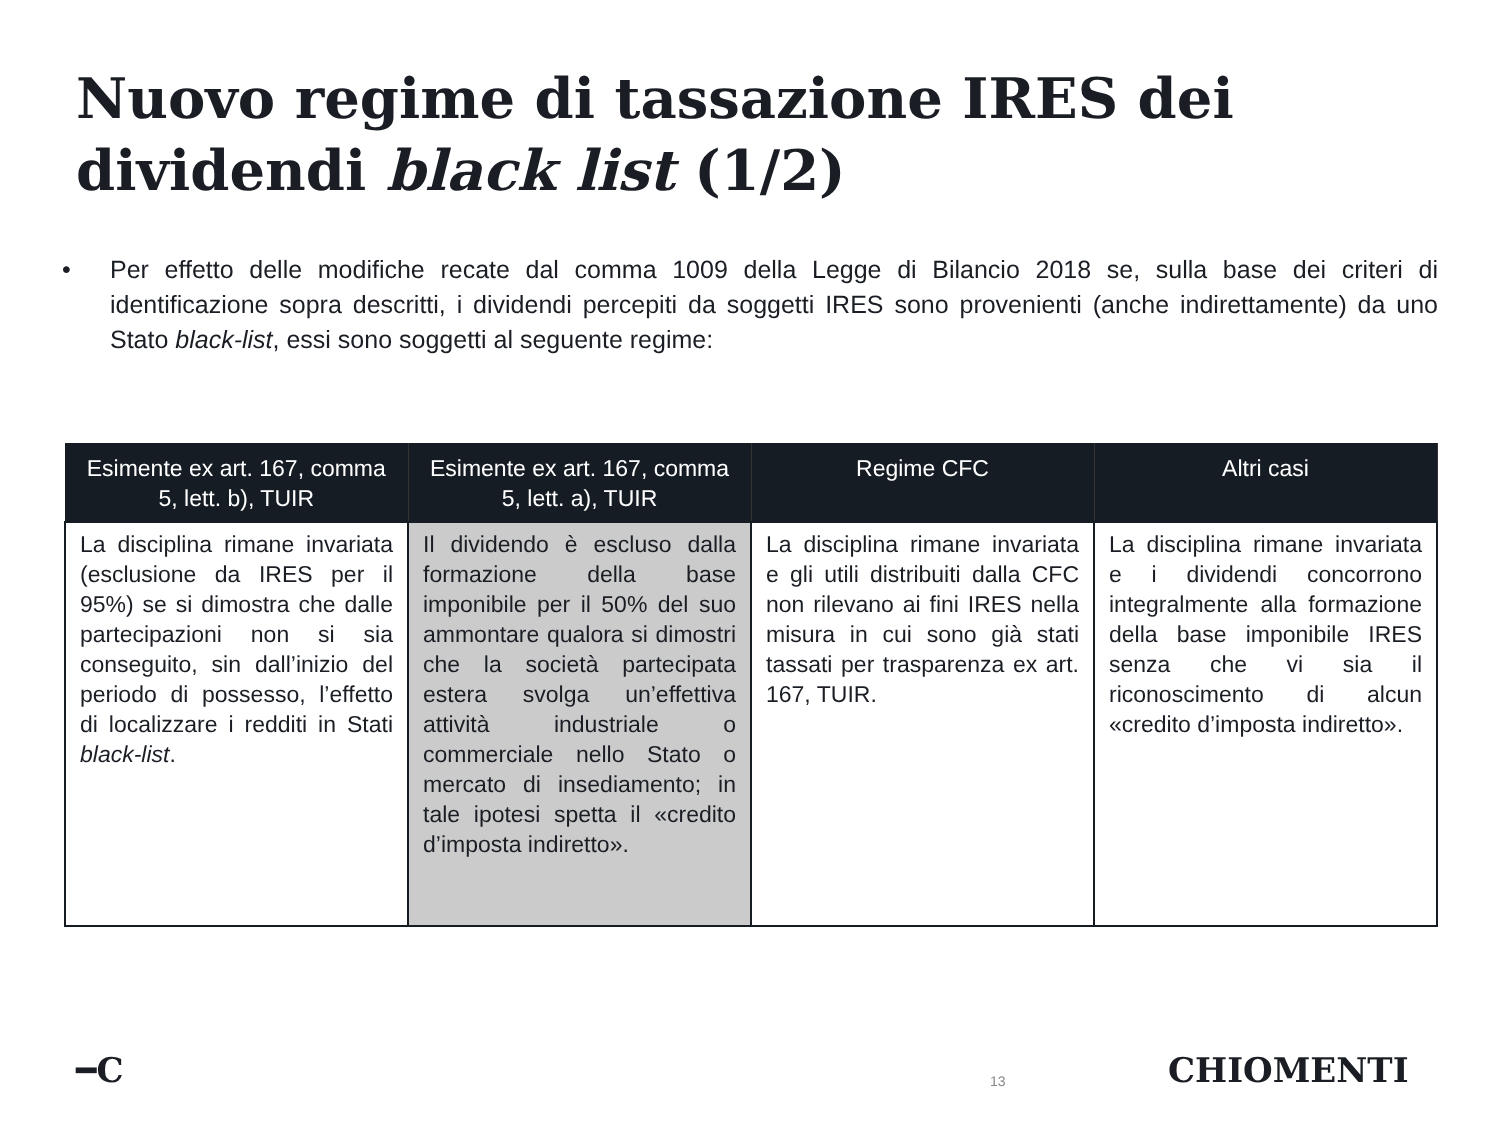Nuovo regime di tassazione IRES dei dividendi black list (1/2)
• Per effetto delle modifiche recate dal comma 1009 della Legge di Bilancio 2018 se, sulla base dei criteri di identificazione sopra descritti, i dividendi percepiti da soggetti IRES sono provenienti (anche indirettamente) da uno Stato black-list, essi sono soggetti al seguente regime:
| Esimente ex art. 167, comma 5, lett. b), TUIR | Esimente ex art. 167, comma 5, lett. a), TUIR | Regime CFC | Altri casi |
| --- | --- | --- | --- |
| La disciplina rimane invariata (esclusione da IRES per il 95%) se si dimostra che dalle partecipazioni non si sia conseguito, sin dall’inizio del periodo di possesso, l’effetto di localizzare i redditi in Stati black-list . | Il dividendo è escluso dalla formazione della base imponibile per il 50% del suo ammontare qualora si dimostri che la società partecipata estera svolga un’effettiva attività industriale o commerciale nello Stato o mercato di insediamento; in tale ipotesi spetta il «credito d’imposta indiretto». | La disciplina rimane invariata e gli utili distribuiti dalla CFC non rilevano ai fini IRES nella misura in cui sono già stati tassati per trasparenza ex art. 167, TUIR. | La disciplina rimane invariata e i dividendi concorrono integralmente alla formazione della base imponibile IRES senza che vi sia il riconoscimento di alcun «credito d’imposta indiretto». |
━C 13 CHIOMENTI